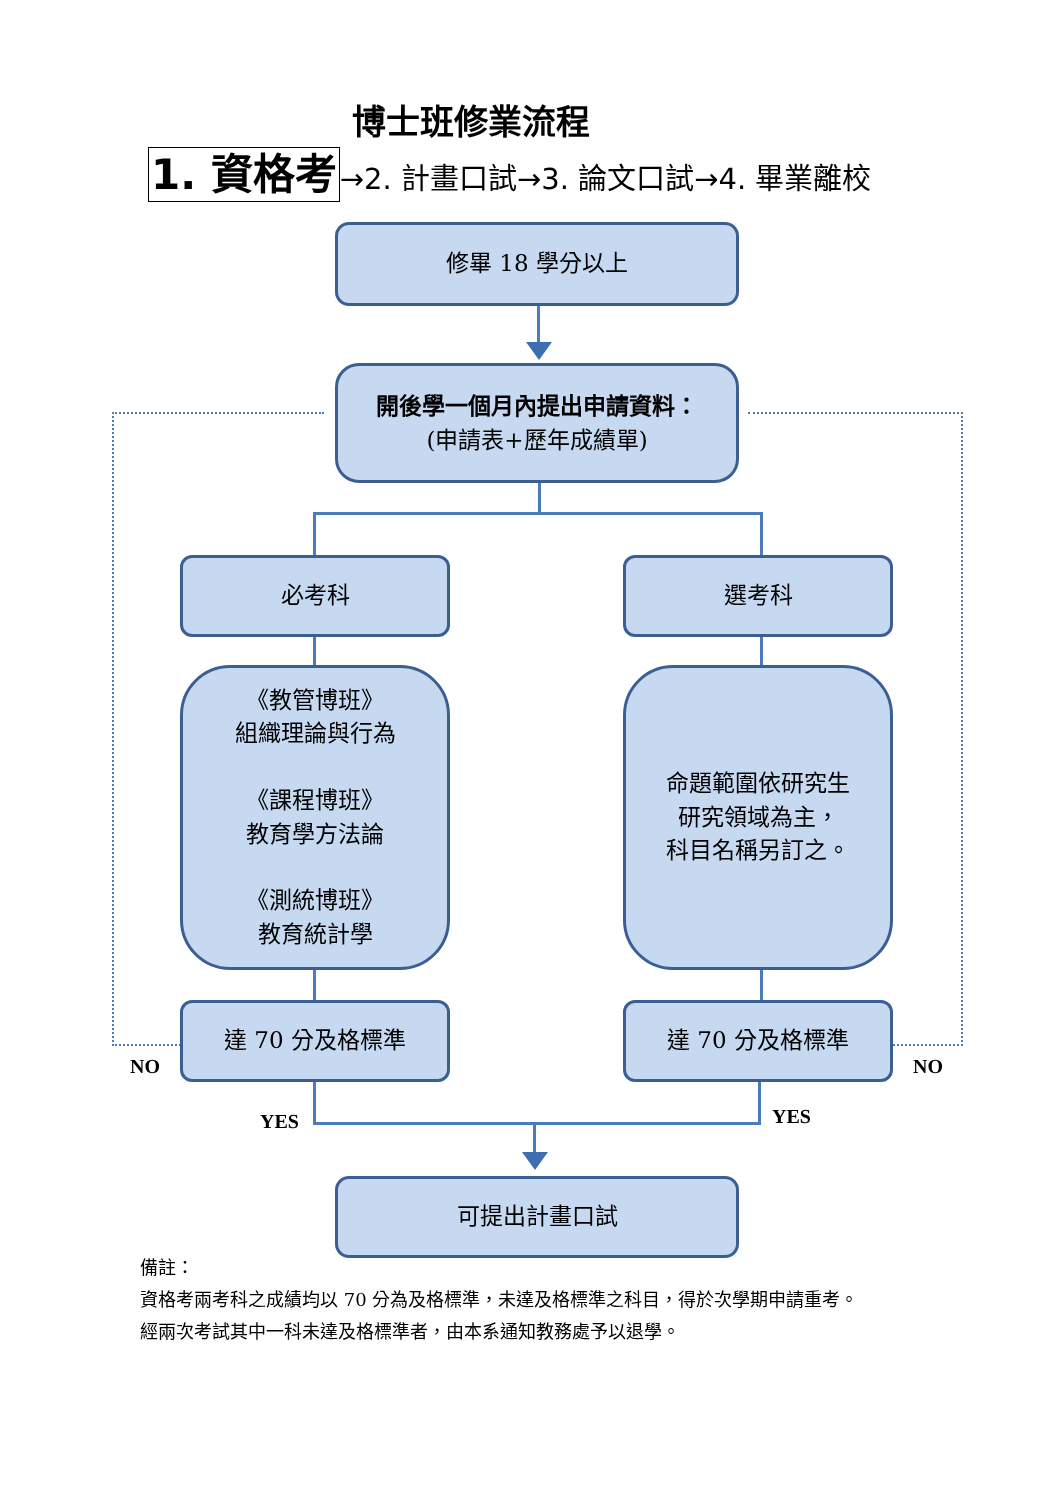博士班修業流程
1. 資格考→2. 計畫口試→3. 論文口試→4. 畢業離校
修畢 18 學分以上
開後學一個月內提出申請資料：
(申請表+歷年成績單)
必考科 選考科
《教管博班》
組織理論與行為
《課程博班》
教育學方法論
《測統博班》
教育統計學
命題範圍依研究生
研究領域為主，
科目名稱另訂之。
達 70 分及格標準 達 70 分及格標準
NO NO
YES YES
可提出計畫口試
備註：
資格考兩考科之成績均以 70 分為及格標準，未達及格標準之科目，得於次學期申請重考。
經兩次考試其中一科未達及格標準者，由本系通知教務處予以退學。